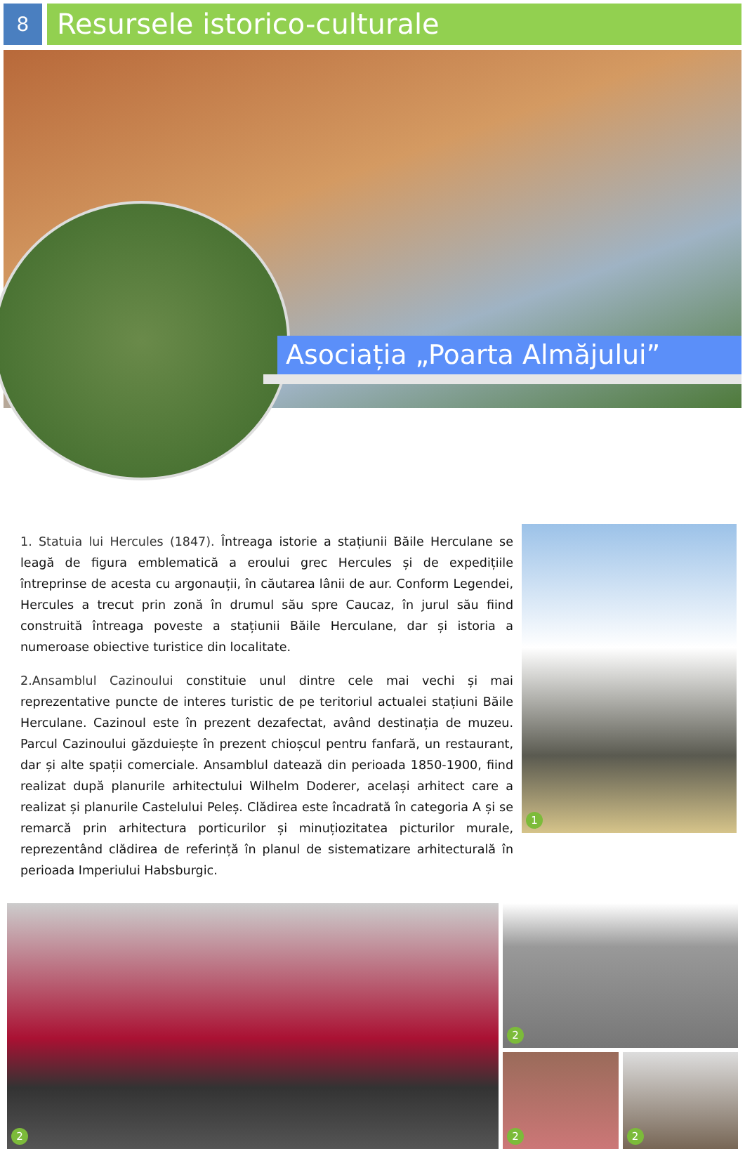8
Resursele istorico-culturale
Asociația „Poarta Almăjului”
1. Statuia lui Hercules (1847). Întreaga istorie a stațiunii Băile Herculane se leagă de figura emblematică a eroului grec Hercules și de expedițiile întreprinse de acesta cu argonauții, în căutarea lânii de aur. Conform Legendei, Hercules a trecut prin zonă în drumul său spre Caucaz, în jurul său fiind construită întreaga poveste a stațiunii Băile Herculane, dar și istoria a numeroase obiective turistice din localitate.
2.Ansamblul Cazinoului constituie unul dintre cele mai vechi și mai reprezentative puncte de interes turistic de pe teritoriul actualei stațiuni Băile Herculane. Cazinoul este în prezent dezafectat, având destinația de muzeu. Parcul Cazinoului găzduiește în prezent chioșcul pentru fanfară, un restaurant, dar și alte spații comerciale. Ansamblul datează din perioada 1850-1900, fiind realizat după planurile arhitectului Wilhelm Doderer, același arhitect care a realizat și planurile Castelului Peleș. Clădirea este încadrată în categoria A și se remarcă prin arhitectura porticurilor și minuțiozitatea picturilor murale, reprezentând clădirea de referință în planul de sistematizare arhitecturală în perioada Imperiului Habsburgic.
1
2
2
2
2